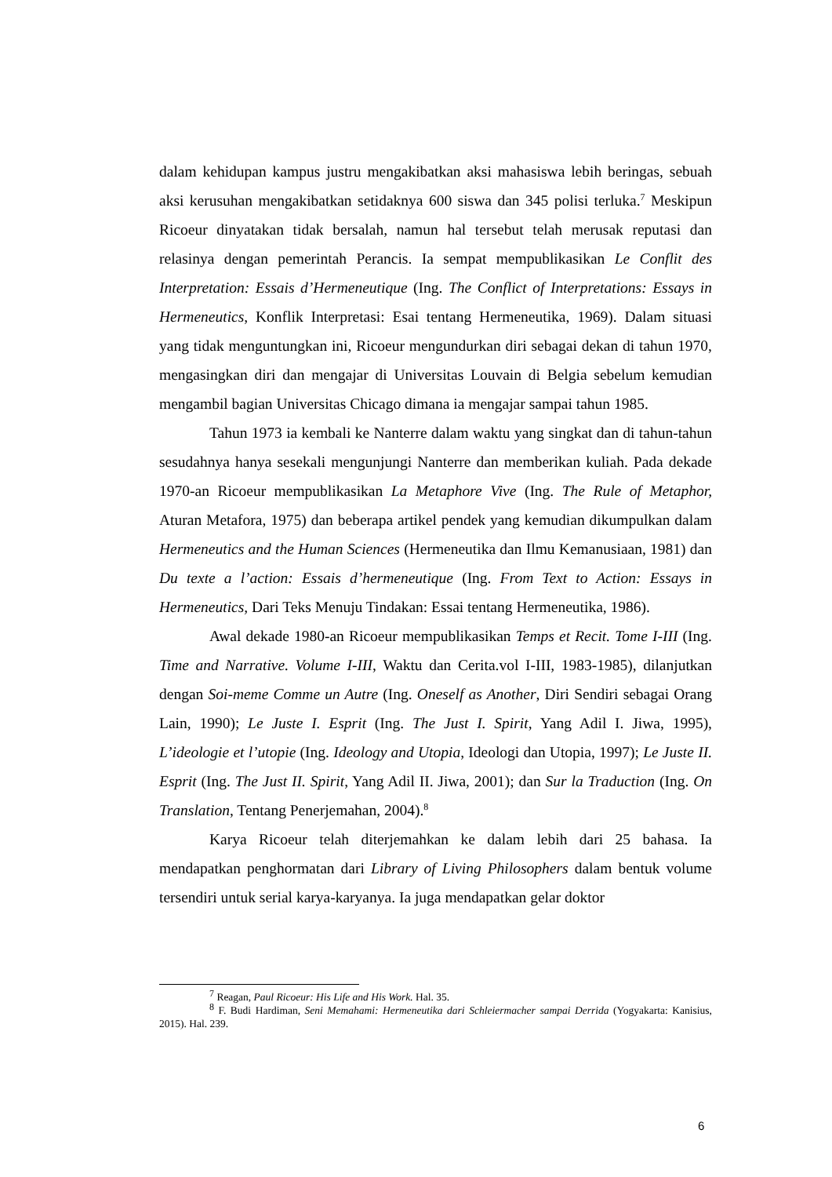dalam kehidupan kampus justru mengakibatkan aksi mahasiswa lebih beringas, sebuah aksi kerusuhan mengakibatkan setidaknya 600 siswa dan 345 polisi terluka.<sup>7</sup> Meskipun Ricoeur dinyatakan tidak bersalah, namun hal tersebut telah merusak reputasi dan relasinya dengan pemerintah Perancis. Ia sempat mempublikasikan Le Conflit des Interpretation: Essais d’Hermeneutique (Ing. The Conflict of Interpretations: Essays in Hermeneutics, Konflik Interpretasi: Esai tentang Hermeneutika, 1969). Dalam situasi yang tidak menguntungkan ini, Ricoeur mengundurkan diri sebagai dekan di tahun 1970, mengasingkan diri dan mengajar di Universitas Louvain di Belgia sebelum kemudian mengambil bagian Universitas Chicago dimana ia mengajar sampai tahun 1985.
Tahun 1973 ia kembali ke Nanterre dalam waktu yang singkat dan di tahun-tahun sesudahnya hanya sesekali mengunjungi Nanterre dan memberikan kuliah. Pada dekade 1970-an Ricoeur mempublikasikan La Metaphore Vive (Ing. The Rule of Metaphor, Aturan Metafora, 1975) dan beberapa artikel pendek yang kemudian dikumpulkan dalam Hermeneutics and the Human Sciences (Hermeneutika dan Ilmu Kemanusiaan, 1981) dan Du texte a l’action: Essais d’hermeneutique (Ing. From Text to Action: Essays in Hermeneutics, Dari Teks Menuju Tindakan: Essai tentang Hermeneutika, 1986).
Awal dekade 1980-an Ricoeur mempublikasikan Temps et Recit. Tome I-III (Ing. Time and Narrative. Volume I-III, Waktu dan Cerita.vol I-III, 1983-1985), dilanjutkan dengan Soi-meme Comme un Autre (Ing. Oneself as Another, Diri Sendiri sebagai Orang Lain, 1990); Le Juste I. Esprit (Ing. The Just I. Spirit, Yang Adil I. Jiwa, 1995), L’ideologie et l’utopie (Ing. Ideology and Utopia, Ideologi dan Utopia, 1997); Le Juste II. Esprit (Ing. The Just II. Spirit, Yang Adil II. Jiwa, 2001); dan Sur la Traduction (Ing. On Translation, Tentang Penerjemahan, 2004).<sup>8</sup>
Karya Ricoeur telah diterjemahkan ke dalam lebih dari 25 bahasa. Ia mendapatkan penghormatan dari Library of Living Philosophers dalam bentuk volume tersendiri untuk serial karya-karyanya. Ia juga mendapatkan gelar doktor
<sup>7</sup> Reagan, Paul Ricoeur: His Life and His Work. Hal. 35.
<sup>8</sup> F. Budi Hardiman, Seni Memahami: Hermeneutika dari Schleiermacher sampai Derrida (Yogyakarta: Kanisius, 2015). Hal. 239.
6